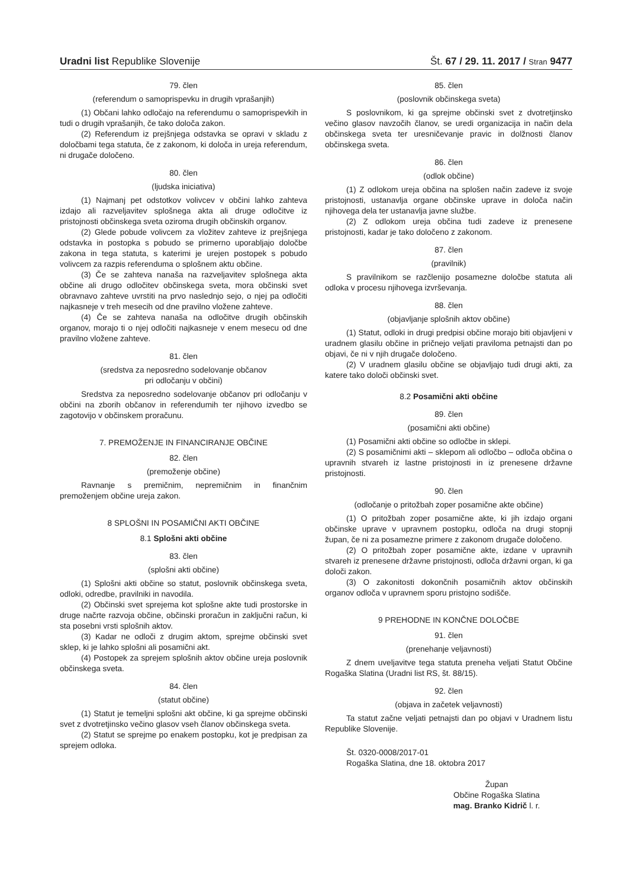Uradni list Republike Slovenije
Št. 67 / 29. 11. 2017 / Stran 9477
79. člen
(referendum o samoprispevku in drugih vprašanjih)
(1) Občani lahko odločajo na referendumu o samoprispevkih in tudi o drugih vprašanjih, če tako določa zakon.
(2) Referendum iz prejšnjega odstavka se opravi v skladu z določbami tega statuta, če z zakonom, ki določa in ureja referendum, ni drugače določeno.
80. člen
(ljudska iniciativa)
(1) Najmanj pet odstotkov volivcev v občini lahko zahteva izdajo ali razveljavitev splošnega akta ali druge odločitve iz pristojnosti občinskega sveta oziroma drugih občinskih organov.
(2) Glede pobude volivcem za vložitev zahteve iz prejšnjega odstavka in postopka s pobudo se primerno uporabljajo določbe zakona in tega statuta, s katerimi je urejen postopek s pobudo volivcem za razpis referenduma o splošnem aktu občine.
(3) Če se zahteva nanaša na razveljavitev splošnega akta občine ali drugo odločitev občinskega sveta, mora občinski svet obravnavo zahteve uvrstiti na prvo naslednjo sejo, o njej pa odločiti najkasneje v treh mesecih od dne pravilno vložene zahteve.
(4) Če se zahteva nanaša na odločitve drugih občinskih organov, morajo ti o njej odločiti najkasneje v enem mesecu od dne pravilno vložene zahteve.
81. člen
(sredstva za neposredno sodelovanje občanov
pri odločanju v občini)
Sredstva za neposredno sodelovanje občanov pri odločanju v občini na zborih občanov in referendumih ter njihovo izvedbo se zagotovijo v občinskem proračunu.
7. PREMOŽENJE IN FINANCIRANJE OBČINE
82. člen
(premoženje občine)
Ravnanje s premičnim, nepremičnim in finančnim premoženjem občine ureja zakon.
8 SPLOŠNI IN POSAMIČNI AKTI OBČINE
8.1 Splošni akti občine
83. člen
(splošni akti občine)
(1) Splošni akti občine so statut, poslovnik občinskega sveta, odloki, odredbe, pravilniki in navodila.
(2) Občinski svet sprejema kot splošne akte tudi prostorske in druge načrte razvoja občine, občinski proračun in zaključni račun, ki sta posebni vrsti splošnih aktov.
(3) Kadar ne odloči z drugim aktom, sprejme občinski svet sklep, ki je lahko splošni ali posamični akt.
(4) Postopek za sprejem splošnih aktov občine ureja poslovnik občinskega sveta.
84. člen
(statut občine)
(1) Statut je temeljni splošni akt občine, ki ga sprejme občinski svet z dvotretjinsko večino glasov vseh članov občinskega sveta.
(2) Statut se sprejme po enakem postopku, kot je predpisan za sprejem odloka.
85. člen
(poslovnik občinskega sveta)
S poslovnikom, ki ga sprejme občinski svet z dvotretjinsko večino glasov navzočih članov, se uredi organizacija in način dela občinskega sveta ter uresničevanje pravic in dolžnosti članov občinskega sveta.
86. člen
(odlok občine)
(1) Z odlokom ureja občina na splošen način zadeve iz svoje pristojnosti, ustanavlja organe občinske uprave in določa način njihovega dela ter ustanavlja javne službe.
(2) Z odlokom ureja občina tudi zadeve iz prenesene pristojnosti, kadar je tako določeno z zakonom.
87. člen
(pravilnik)
S pravilnikom se razčlenijo posamezne določbe statuta ali odloka v procesu njihovega izvrševanja.
88. člen
(objavljanje splošnih aktov občine)
(1) Statut, odloki in drugi predpisi občine morajo biti objavljeni v uradnem glasilu občine in pričnejo veljati praviloma petnajsti dan po objavi, če ni v njih drugače določeno.
(2) V uradnem glasilu občine se objavljajo tudi drugi akti, za katere tako določi občinski svet.
8.2 Posamični akti občine
89. člen
(posamični akti občine)
(1) Posamični akti občine so odločbe in sklepi.
(2) S posamičnimi akti – sklepom ali odločbo – odloča občina o upravnih stvareh iz lastne pristojnosti in iz prenesene državne pristojnosti.
90. člen
(odločanje o pritožbah zoper posamične akte občine)
(1) O pritožbah zoper posamične akte, ki jih izdajo organi občinske uprave v upravnem postopku, odloča na drugi stopnji župan, če ni za posamezne primere z zakonom drugače določeno.
(2) O pritožbah zoper posamične akte, izdane v upravnih stvareh iz prenesene državne pristojnosti, odloča državni organ, ki ga določi zakon.
(3) O zakonitosti dokončnih posamičnih aktov občinskih organov odloča v upravnem sporu pristojno sodišče.
9 PREHODNE IN KONČNE DOLOČBE
91. člen
(prenehanje veljavnosti)
Z dnem uveljavitve tega statuta preneha veljati Statut Občine Rogaška Slatina (Uradni list RS, št. 88/15).
92. člen
(objava in začetek veljavnosti)
Ta statut začne veljati petnajsti dan po objavi v Uradnem listu Republike Slovenije.
Št. 0320-0008/2017-01
Rogaška Slatina, dne 18. oktobra 2017
Župan
Občine Rogaška Slatina
mag. Branko Kidrič l. r.